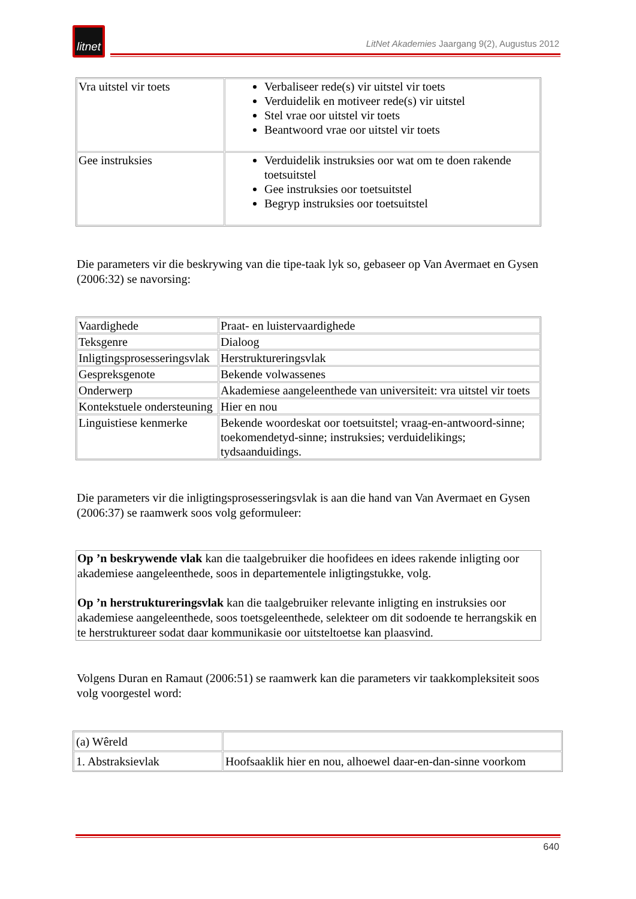litnet
LitNet Akademies Jaargang 9(2), Augustus 2012
| Vra uitstel vir toets | Verbaliseer rede(s) vir uitstel vir toets Verduidelik en motiveer rede(s) vir uitstel Stel vrae oor uitstel vir toets Beantwoord vrae oor uitstel vir toets |
| Gee instruksies | Verduidelik instruksies oor wat om te doen rakende toetsuitstel Gee instruksies oor toetsuitstel Begryp instruksies oor toetsuitstel |
Die parameters vir die beskrywing van die tipe-taak lyk so, gebaseer op Van Avermaet en Gysen (2006:32) se navorsing:
| Vaardighede | Praat- en luistervaardighede |
| Teksgenre | Dialoog |
| Inligtingsprosesseringsvlak | Herstruktureringsvlak |
| Gespreksgenote | Bekende volwassenes |
| Onderwerp | Akademiese aangeleenthede van universiteit: vra uitstel vir toets |
| Kontekstuele ondersteuning | Hier en nou |
| Linguistiese kenmerke | Bekende woordeskat oor toetsuitstel; vraag-en-antwoord-sinne; toekomendetyd-sinne; instruksies; verduidelikings; tydsaanduidings. |
Die parameters vir die inligtingsprosesseringsvlak is aan die hand van Van Avermaet en Gysen (2006:37) se raamwerk soos volg geformuleer:
Op ’n beskrywende vlak kan die taalgebruiker die hoofidees en idees rakende inligting oor akademiese aangeleenthede, soos in departementele inligtingstukke, volg.
Op ’n herstruktureringsvlak kan die taalgebruiker relevante inligting en instruksies oor akademiese aangeleenthede, soos toetsgeleenthede, selekteer om dit sodoende te herrangskik en te herstruktureer sodat daar kommunikasie oor uitsteltoetse kan plaasvind.
Volgens Duran en Ramaut (2006:51) se raamwerk kan die parameters vir taakkompleksiteit soos volg voorgestel word:
| (a) Wêreld | |
| 1. Abstraksievlak | Hoofsaaklik hier en nou, alhoewel daar-en-dan-sinne voorkom |
640